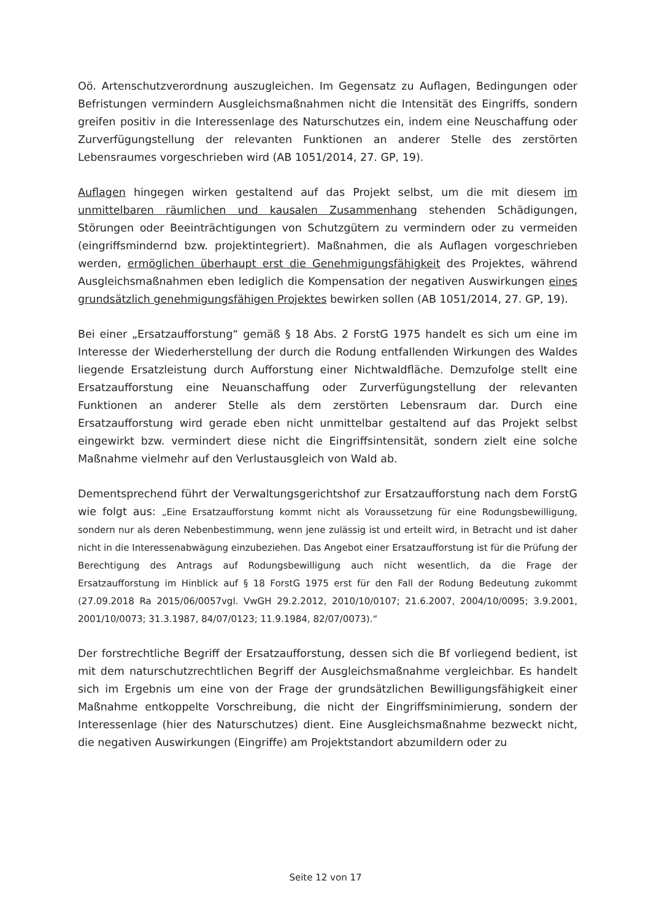Oö. Artenschutzverordnung auszugleichen. Im Gegensatz zu Auflagen, Bedingungen oder Befristungen vermindern Ausgleichsmaßnahmen nicht die Intensität des Eingriffs, sondern greifen positiv in die Interessenlage des Naturschutzes ein, indem eine Neuschaffung oder Zurverfügungstellung der relevanten Funktionen an anderer Stelle des zerstörten Lebensraumes vorgeschrieben wird (AB 1051/2014, 27. GP, 19).
Auflagen hingegen wirken gestaltend auf das Projekt selbst, um die mit diesem im unmittelbaren räumlichen und kausalen Zusammenhang stehenden Schädigungen, Störungen oder Beeinträchtigungen von Schutzgütern zu vermindern oder zu vermeiden (eingriffsmindernd bzw. projektintegriert). Maßnahmen, die als Auflagen vorgeschrieben werden, ermöglichen überhaupt erst die Genehmigungsfähigkeit des Projektes, während Ausgleichsmaßnahmen eben lediglich die Kompensation der negativen Auswirkungen eines grundsätzlich genehmigungsfähigen Projektes bewirken sollen (AB 1051/2014, 27. GP, 19).
Bei einer „Ersatzaufforstung“ gemäß § 18 Abs. 2 ForstG 1975 handelt es sich um eine im Interesse der Wiederherstellung der durch die Rodung entfallenden Wirkungen des Waldes liegende Ersatzleistung durch Aufforstung einer Nichtwaldfläche. Demzufolge stellt eine Ersatzaufforstung eine Neuanschaffung oder Zurverfügungstellung der relevanten Funktionen an anderer Stelle als dem zerstörten Lebensraum dar. Durch eine Ersatzaufforstung wird gerade eben nicht unmittelbar gestaltend auf das Projekt selbst eingewirkt bzw. vermindert diese nicht die Eingriffsintensität, sondern zielt eine solche Maßnahme vielmehr auf den Verlustausgleich von Wald ab.
Dementsprechend führt der Verwaltungsgerichtshof zur Ersatzaufforstung nach dem ForstG wie folgt aus: „Eine Ersatzaufforstung kommt nicht als Voraussetzung für eine Rodungsbewilligung, sondern nur als deren Nebenbestimmung, wenn jene zulässig ist und erteilt wird, in Betracht und ist daher nicht in die Interessenabwägung einzubeziehen. Das Angebot einer Ersatzaufforstung ist für die Prüfung der Berechtigung des Antrags auf Rodungsbewilligung auch nicht wesentlich, da die Frage der Ersatzaufforstung im Hinblick auf § 18 ForstG 1975 erst für den Fall der Rodung Bedeutung zukommt (27.09.2018 Ra 2015/06/0057vgl. VwGH 29.2.2012, 2010/10/0107; 21.6.2007, 2004/10/0095; 3.9.2001, 2001/10/0073; 31.3.1987, 84/07/0123; 11.9.1984, 82/07/0073).“
Der forstrechtliche Begriff der Ersatzaufforstung, dessen sich die Bf vorliegend bedient, ist mit dem naturschutzrechtlichen Begriff der Ausgleichsmaßnahme vergleichbar. Es handelt sich im Ergebnis um eine von der Frage der grundsätzlichen Bewilligungsfähigkeit einer Maßnahme entkoppelte Vorschreibung, die nicht der Eingriffsminimierung, sondern der Interessenlage (hier des Naturschutzes) dient. Eine Ausgleichsmaßnahme bezweckt nicht, die negativen Auswirkungen (Eingriffe) am Projektstandort abzumildern oder zu
Seite 12 von 17